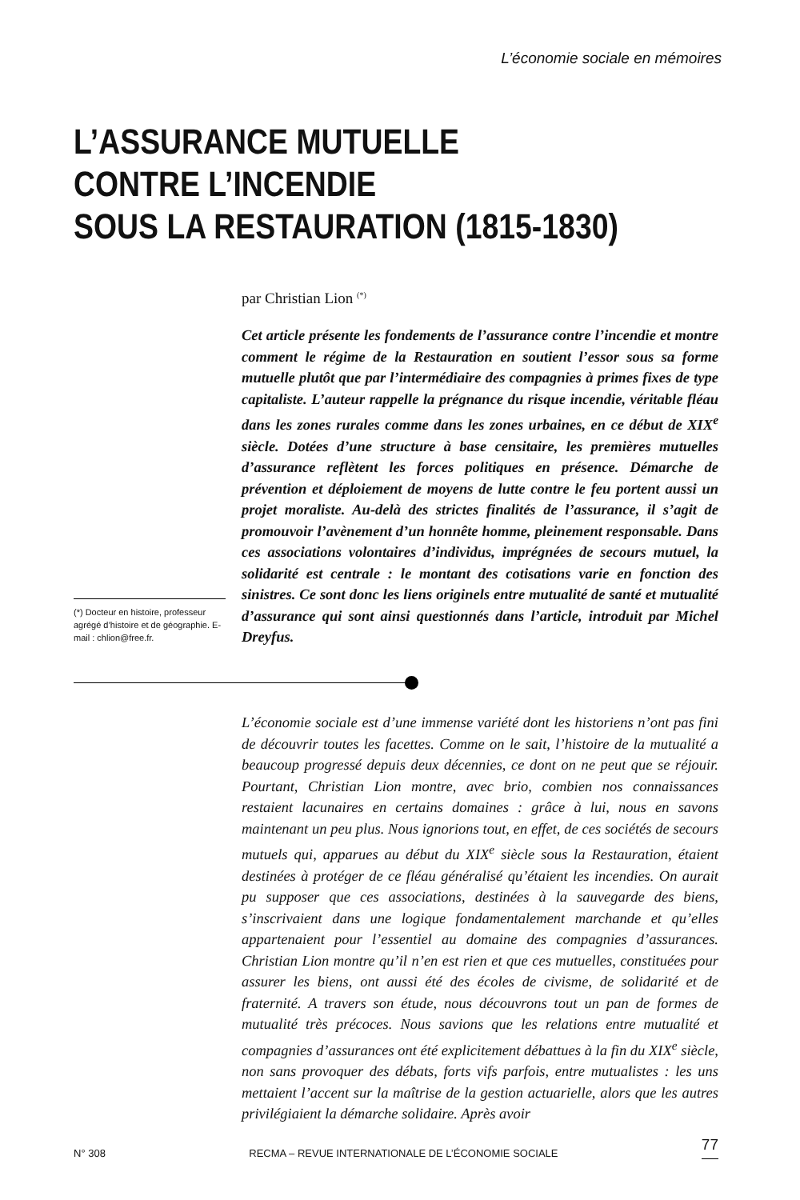L’économie sociale en mémoires
L’ASSURANCE MUTUELLE
CONTRE L’INCENDIE
SOUS LA RESTAURATION (1815-1830)
par Christian Lion <sup>(*)</sup>
Cet article présente les fondements de l’assurance contre l’incendie et montre comment le régime de la Restauration en soutient l’essor sous sa forme mutuelle plutôt que par l’intermédiaire des compagnies à primes fixes de type capitaliste. L’auteur rappelle la prégnance du risque incendie, véritable fléau dans les zones rurales comme dans les zones urbaines, en ce début de XIX<sup>e</sup> siècle. Dotées d’une structure à base censitaire, les premières mutuelles d’assurance reflètent les forces politiques en présence. Démarche de prévention et déploiement de moyens de lutte contre le feu portent aussi un projet moraliste. Au-delà des strictes finalités de l’assurance, il s’agit de promouvoir l’avènement d’un honnête homme, pleinement responsable. Dans ces associations volontaires d’individus, imprégnées de secours mutuel, la solidarité est centrale : le montant des cotisations varie en fonction des sinistres. Ce sont donc les liens originels entre mutualité de santé et mutualité d’assurance qui sont ainsi questionnés dans l’article, introduit par Michel Dreyfus.
(*) Docteur en histoire, professeur agrégé d’histoire et de géographie. E-mail : chlion@free.fr.
L’économie sociale est d’une immense variété dont les historiens n’ont pas fini de découvrir toutes les facettes. Comme on le sait, l’histoire de la mutualité a beaucoup progressé depuis deux décennies, ce dont on ne peut que se réjouir. Pourtant, Christian Lion montre, avec brio, combien nos connaissances restaient lacunaires en certains domaines : grâce à lui, nous en savons maintenant un peu plus. Nous ignorions tout, en effet, de ces sociétés de secours mutuels qui, apparues au début du XIX<sup>e</sup> siècle sous la Restauration, étaient destinées à protéger de ce fléau généralisé qu’étaient les incendies. On aurait pu supposer que ces associations, destinées à la sauvegarde des biens, s’inscrivaient dans une logique fondamentalement marchande et qu’elles appartenaient pour l’essentiel au domaine des compagnies d’assurances. Christian Lion montre qu’il n’en est rien et que ces mutuelles, constituées pour assurer les biens, ont aussi été des écoles de civisme, de solidarité et de fraternité. A travers son étude, nous découvrons tout un pan de formes de mutualité très précoces. Nous savions que les relations entre mutualité et compagnies d’assurances ont été explicitement débattues à la fin du XIX<sup>e</sup> siècle, non sans provoquer des débats, forts vifs parfois, entre mutualistes : les uns mettaient l’accent sur la maîtrise de la gestion actuarielle, alors que les autres privilégiaient la démarche solidaire. Après avoir
N° 308 RECMA – REVUE INTERNATIONALE DE L’ÉCONOMIE SOCIALE 77